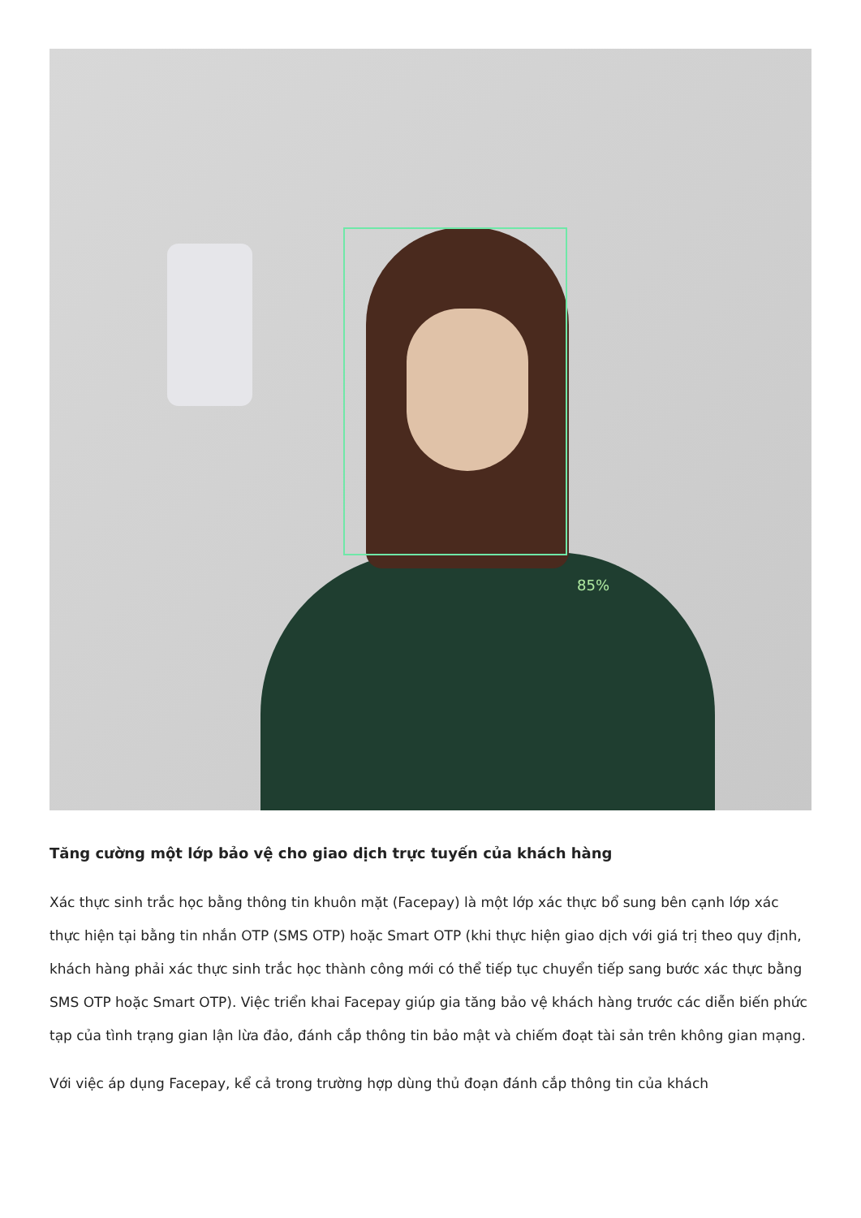85%
Tăng cường một lớp bảo vệ cho giao dịch trực tuyến của khách hàng
Xác thực sinh trắc học bằng thông tin khuôn mặt (Facepay) là một lớp xác thực bổ sung bên cạnh lớp xác thực hiện tại bằng tin nhắn OTP (SMS OTP) hoặc Smart OTP (khi thực hiện giao dịch với giá trị theo quy định, khách hàng phải xác thực sinh trắc học thành công mới có thể tiếp tục chuyển tiếp sang bước xác thực bằng SMS OTP hoặc Smart OTP). Việc triển khai Facepay giúp gia tăng bảo vệ khách hàng trước các diễn biến phức tạp của tình trạng gian lận lừa đảo, đánh cắp thông tin bảo mật và chiếm đoạt tài sản trên không gian mạng.
Với việc áp dụng Facepay, kể cả trong trường hợp dùng thủ đoạn đánh cắp thông tin của khách